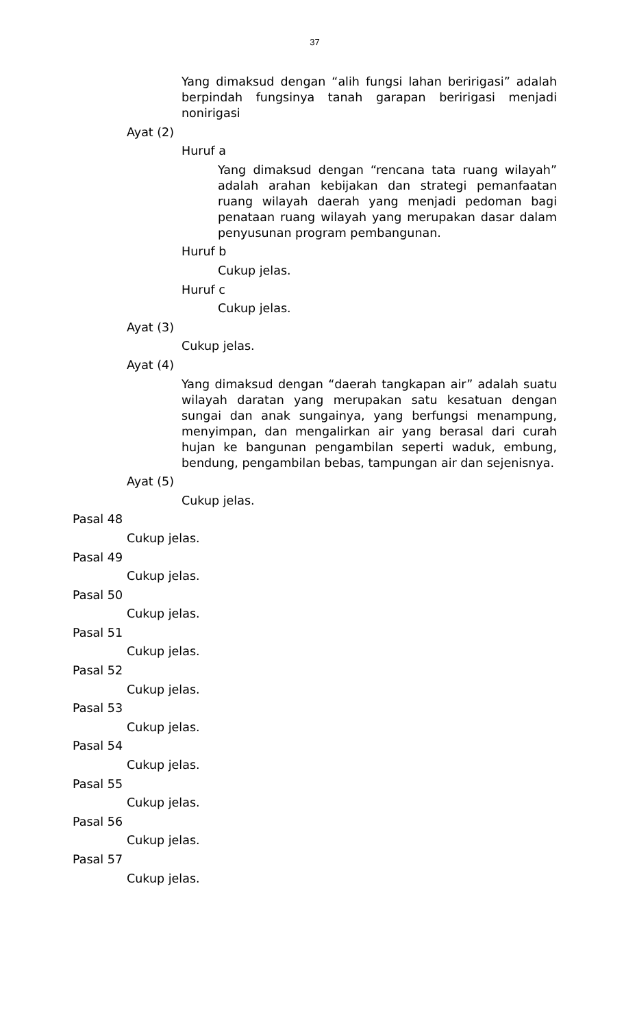37
Yang dimaksud dengan “alih fungsi lahan beririgasi” adalah berpindah fungsinya tanah garapan beririgasi menjadi nonirigasi
Ayat (2)
Huruf a
Yang dimaksud dengan “rencana tata ruang wilayah” adalah arahan kebijakan dan strategi pemanfaatan ruang wilayah daerah yang menjadi pedoman bagi penataan ruang wilayah yang merupakan dasar dalam penyusunan program pembangunan.
Huruf b
Cukup jelas.
Huruf c
Cukup jelas.
Ayat (3)
Cukup jelas.
Ayat (4)
Yang dimaksud dengan “daerah tangkapan air” adalah suatu wilayah daratan yang merupakan satu kesatuan dengan sungai dan anak sungainya, yang berfungsi menampung, menyimpan, dan mengalirkan air yang berasal dari curah hujan ke bangunan pengambilan seperti waduk, embung, bendung, pengambilan bebas, tampungan air dan sejenisnya.
Ayat (5)
Cukup jelas.
Pasal 48
Cukup jelas.
Pasal 49
Cukup jelas.
Pasal 50
Cukup jelas.
Pasal 51
Cukup jelas.
Pasal 52
Cukup jelas.
Pasal 53
Cukup jelas.
Pasal 54
Cukup jelas.
Pasal 55
Cukup jelas.
Pasal 56
Cukup jelas.
Pasal 57
Cukup jelas.